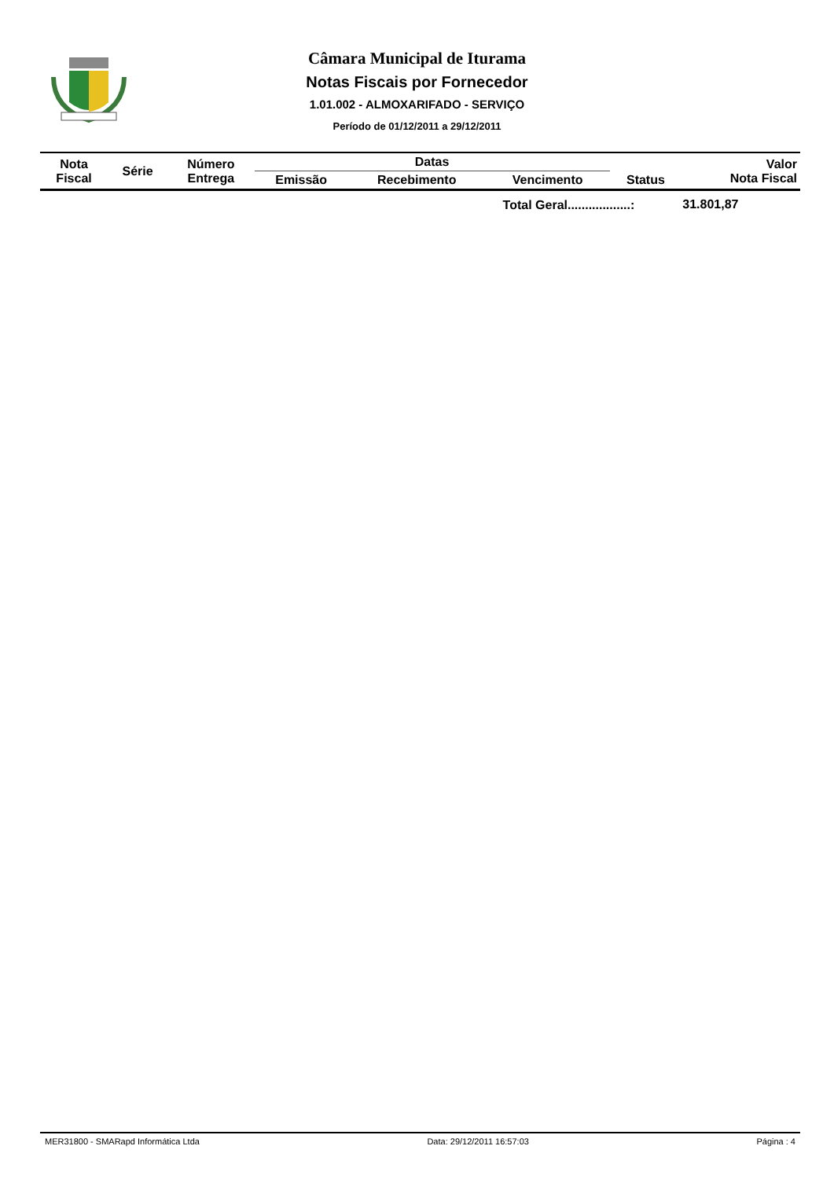Câmara Municipal de Iturama
Notas Fiscais por Fornecedor
1.01.002 - ALMOXARIFADO - SERVIÇO
Período de 01/12/2011 a 29/12/2011
| Nota Fiscal | Série | Número Entrega | Datas | | | Status | Valor Nota Fiscal |
| --- | --- | --- | --- | --- | --- | --- | --- |
| | | | Emissão | Recebimento | Vencimento | | |
| Total Geral..................: | | | | | | | 31.801,87 |
MER31800 - SMARapd Informática Ltda Data: 29/12/2011 16:57:03 Página : 4